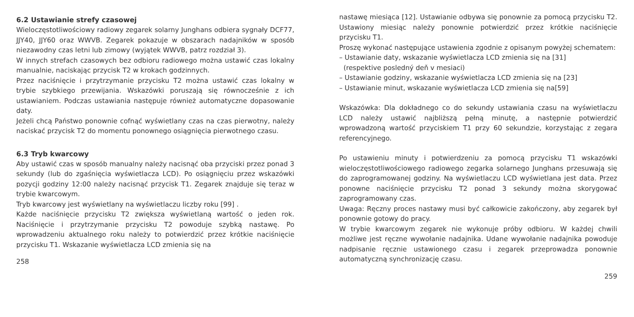6.2 Ustawianie strefy czasowej
Wieloczęstotliwościowy radiowy zegarek solarny Junghans odbiera sygnały DCF77, JJY40, JJY60 oraz WWVB. Zegarek pokazuje w obszarach nadajników w sposób niezawodny czas letni lub zimowy (wyjątek WWVB, patrz rozdział 3).
W innych strefach czasowych bez odbioru radiowego można ustawić czas lokalny manualnie, naciskając przycisk T2 w krokach godzinnych.
Przez naciśnięcie i przytrzymanie przycisku T2 można ustawić czas lokalny w trybie szybkiego przewijania. Wskazówki poruszają się równocześnie z ich ustawianiem. Podczas ustawiania następuje również automatyczne dopasowanie daty.
Jeżeli chcą Państwo ponownie cofnąć wyświetlany czas na czas pierwotny, należy naciskać przycisk T2 do momentu ponownego osiągnięcia pierwotnego czasu.
6.3 Tryb kwarcowy
Aby ustawić czas w sposób manualny należy nacisnąć oba przyciski przez ponad 3 sekundy (lub do zgaśnięcia wyświetlacza LCD). Po osiągnięciu przez wskazówki pozycji godziny 12:00 należy nacisnąć przycisk T1. Zegarek znajduje się teraz w trybie kwarcowym.
Tryb kwarcowy jest wyświetlany na wyświetlaczu liczby roku [99] .
Każde naciśnięcie przycisku T2 zwiększa wyświetlaną wartość o jeden rok. Naciśnięcie i przytrzymanie przycisku T2 powoduje szybką nastawę. Po wprowadzeniu aktualnego roku należy to potwierdzić przez krótkie naciśnięcie przycisku T1. Wskazanie wyświetlacza LCD zmienia się na
258
nastawę miesiąca [12]. Ustawianie odbywa się ponownie za pomocą przycisku T2. Ustawiony miesiąc należy ponownie potwierdzić przez krótkie naciśnięcie przycisku T1.
Proszę wykonać następujące ustawienia zgodnie z opisanym powyżej schematem:
– Ustawianie daty, wskazanie wyświetlacza LCD zmienia się na [31]
(respektive posledný deň v mesiaci)
– Ustawianie godziny, wskazanie wyświetlacza LCD zmienia się na [23]
– Ustawianie minut, wskazanie wyświetlacza LCD zmienia się na[59]
Wskazówka: Dla dokładnego co do sekundy ustawiania czasu na wyświetlaczu LCD należy ustawić najbliższą pełną minutę, a następnie potwierdzić wprowadzoną wartość przyciskiem T1 przy 60 sekundzie, korzystając z zegara referencyjnego.
Po ustawieniu minuty i potwierdzeniu za pomocą przycisku T1 wskazówki wieloczęstotliwościowego radiowego zegarka solarnego Junghans przesuwają się do zaprogramowanej godziny. Na wyświetlaczu LCD wyświetlana jest data. Przez ponowne naciśnięcie przycisku T2 ponad 3 sekundy można skorygować zaprogramowany czas.
Uwaga: Ręczny proces nastawy musi być całkowicie zakończony, aby zegarek był ponownie gotowy do pracy.
W trybie kwarcowym zegarek nie wykonuje próby odbioru. W każdej chwili możliwe jest ręczne wywołanie nadajnika. Udane wywołanie nadajnika powoduje nadpisanie ręcznie ustawionego czasu i zegarek przeprowadza ponownie automatyczną synchronizację czasu.
259